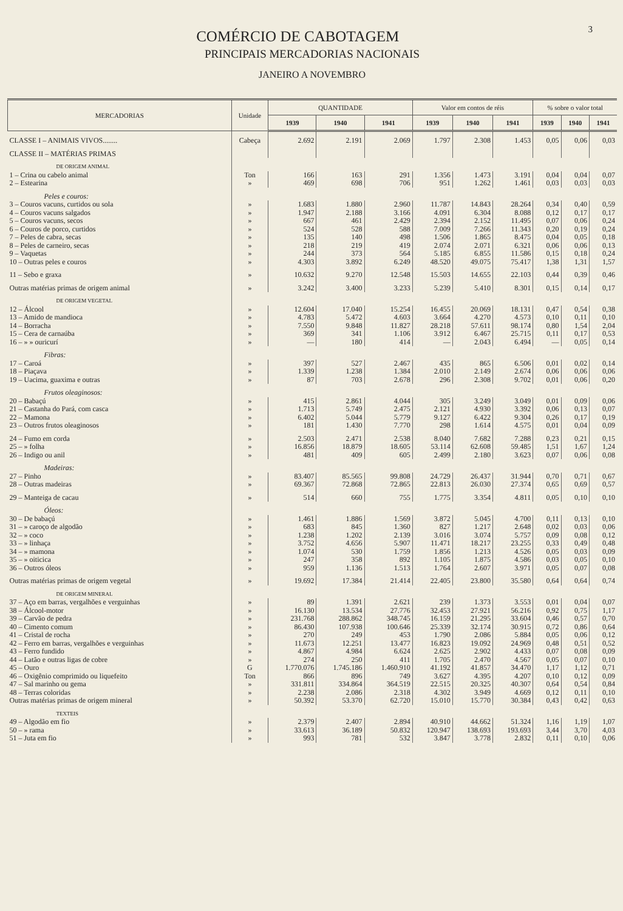3
COMÉRCIO DE CABOTAGEM
PRINCIPAIS MERCADORIAS NACIONAIS
JANEIRO A NOVEMBRO
| MERCADORIAS | Unidade | QUANTIDADE | | | Valor em contos de réis | | | % sobre o valor total | | |
| --- | --- | --- | --- | --- | --- | --- | --- | --- | --- | --- |
| | | 1939 | 1940 | 1941 | 1939 | 1940 | 1941 | 1939 | 1940 | 1941 |
| CLASSE I – ANIMAIS VIVOS........ | Cabeça | 2.692 | 2.191 | 2.069 | 1.797 | 2.308 | 1.453 | 0,05 | 0,06 | 0,03 |
| CLASSE II – MATÉRIAS PRIMAS | | | | | | | | | | |
| DE ORIGEM ANIMAL | | | | | | | | | | |
| 1 – Crina ou cabelo animal | Ton | 166 | 163 | 291 | 1.356 | 1.473 | 3.191 | 0,04 | 0,04 | 0,07 |
| 2 – Estearina | » | 469 | 698 | 706 | 951 | 1.262 | 1.461 | 0,03 | 0,03 | 0,03 |
| Peles e couros: | | | | | | | | | | |
| 3 – Couros vacuns, curtidos ou sola | » | 1.683 | 1.880 | 2.960 | 11.787 | 14.843 | 28.264 | 0,34 | 0,40 | 0,59 |
| 4 – Couros vacuns salgados | » | 1.947 | 2.188 | 3.166 | 4.091 | 6.304 | 8.088 | 0,12 | 0,17 | 0,17 |
| 5 – Couros vacuns, secos | » | 667 | 461 | 2.429 | 2.394 | 2.152 | 11.495 | 0,07 | 0,06 | 0,24 |
| 6 – Couros de porco, curtidos | » | 524 | 528 | 588 | 7.009 | 7.266 | 11.343 | 0,20 | 0,19 | 0,24 |
| 7 – Peles de cabra, secas | » | 135 | 140 | 498 | 1.506 | 1.865 | 8.475 | 0,04 | 0,05 | 0,18 |
| 8 – Peles de carneiro, secas | » | 218 | 219 | 419 | 2.074 | 2.071 | 6.321 | 0,06 | 0,06 | 0,13 |
| 9 – Vaquetas | » | 244 | 373 | 564 | 5.185 | 6.855 | 11.586 | 0,15 | 0,18 | 0,24 |
| 10 – Outras peles e couros | » | 4.303 | 3.892 | 6.249 | 48.520 | 49.075 | 75.417 | 1,38 | 1,31 | 1,57 |
| 11 – Sebo e graxa | » | 10.632 | 9.270 | 12.548 | 15.503 | 14.655 | 22.103 | 0,44 | 0,39 | 0,46 |
| Outras matérias primas de origem animal | » | 3.242 | 3.400 | 3.233 | 5.239 | 5.410 | 8.301 | 0,15 | 0,14 | 0,17 |
| DE ORIGEM VEGETAL | | | | | | | | | | |
| 12 – Álcool | » | 12.604 | 17.040 | 15.254 | 16.455 | 20.069 | 18.131 | 0,47 | 0,54 | 0,38 |
| 13 – Amido de mandioca | » | 4.783 | 5.472 | 4.603 | 3.664 | 4.270 | 4.573 | 0,10 | 0,11 | 0,10 |
| 14 – Borracha | » | 7.550 | 9.848 | 11.827 | 28.218 | 57.611 | 98.174 | 0,80 | 1,54 | 2,04 |
| 15 – Cera de carnaúba | » | 369 | 341 | 1.106 | 3.912 | 6.467 | 25.715 | 0,11 | 0,17 | 0,53 |
| 16 – » » ouricurí | » | — | 180 | 414 | — | 2.043 | 6.494 | — | 0,05 | 0,14 |
| Fibras: | | | | | | | | | | |
| 17 – Caroá | » | 397 | 527 | 2.467 | 435 | 865 | 6.506 | 0,01 | 0,02 | 0,14 |
| 18 – Piaçava | » | 1.339 | 1.238 | 1.384 | 2.010 | 2.149 | 2.674 | 0,06 | 0,06 | 0,06 |
| 19 – Uacima, guaxima e outras | » | 87 | 703 | 2.678 | 296 | 2.308 | 9.702 | 0,01 | 0,06 | 0,20 |
| Frutos oleaginosos: | | | | | | | | | | |
| 20 – Babaçú | » | 415 | 2.861 | 4.044 | 305 | 3.249 | 3.049 | 0,01 | 0,09 | 0,06 |
| 21 – Castanha do Pará, com casca | » | 1.713 | 5.749 | 2.475 | 2.121 | 4.930 | 3.392 | 0,06 | 0,13 | 0,07 |
| 22 – Mamona | » | 6.402 | 5.044 | 5.779 | 9.127 | 6.422 | 9.304 | 0,26 | 0,17 | 0,19 |
| 23 – Outros frutos oleaginosos | » | 181 | 1.430 | 7.770 | 298 | 1.614 | 4.575 | 0,01 | 0,04 | 0,09 |
| 24 – Fumo em corda | » | 2.503 | 2.471 | 2.538 | 8.040 | 7.682 | 7.288 | 0,23 | 0,21 | 0,15 |
| 25 – » folha | » | 16.856 | 18.879 | 18.605 | 53.114 | 62.608 | 59.485 | 1,51 | 1,67 | 1,24 |
| 26 – Indigo ou anil | » | 481 | 409 | 605 | 2.499 | 2.180 | 3.623 | 0,07 | 0,06 | 0,08 |
| Madeiras: | | | | | | | | | | |
| 27 – Pinho | » | 83.407 | 85.565 | 99.808 | 24.729 | 26.437 | 31.944 | 0,70 | 0,71 | 0,67 |
| 28 – Outras madeiras | » | 69.367 | 72.868 | 72.865 | 22.813 | 26.030 | 27.374 | 0,65 | 0,69 | 0,57 |
| 29 – Manteiga de cacau | » | 514 | 660 | 755 | 1.775 | 3.354 | 4.811 | 0,05 | 0,10 | 0,10 |
| Óleos: | | | | | | | | | | |
| 30 – De babaçú | » | 1.461 | 1.886 | 1.569 | 3.872 | 5.045 | 4.700 | 0,11 | 0,13 | 0,10 |
| 31 – » caroço de algodão | » | 683 | 845 | 1.360 | 827 | 1.217 | 2.648 | 0,02 | 0,03 | 0,06 |
| 32 – » coco | » | 1.238 | 1.202 | 2.139 | 3.016 | 3.074 | 5.757 | 0,09 | 0,08 | 0,12 |
| 33 – » linhaça | » | 3.752 | 4.656 | 5.907 | 11.471 | 18.217 | 23.255 | 0,33 | 0,49 | 0,48 |
| 34 – » mamona | » | 1.074 | 530 | 1.759 | 1.856 | 1.213 | 4.526 | 0,05 | 0,03 | 0,09 |
| 35 – » oiticica | » | 247 | 358 | 892 | 1.105 | 1.875 | 4.586 | 0,03 | 0,05 | 0,10 |
| 36 – Outros óleos | » | 959 | 1.136 | 1.513 | 1.764 | 2.607 | 3.971 | 0,05 | 0,07 | 0,08 |
| Outras matérias primas de origem vegetal | » | 19.692 | 17.384 | 21.414 | 22.405 | 23.800 | 35.580 | 0,64 | 0,64 | 0,74 |
| DE ORIGEM MINERAL | | | | | | | | | | |
| 37 – Aço em barras, vergalhões e verguinhas | » | 89 | 1.391 | 2.621 | 239 | 1.373 | 3.553 | 0,01 | 0,04 | 0,07 |
| 38 – Álcool-motor | » | 16.130 | 13.534 | 27.776 | 32.453 | 27.921 | 56.216 | 0,92 | 0,75 | 1,17 |
| 39 – Carvão de pedra | » | 231.768 | 288.862 | 348.745 | 16.159 | 21.295 | 33.604 | 0,46 | 0,57 | 0,70 |
| 40 – Cimento comum | » | 86.430 | 107.938 | 100.646 | 25.339 | 32.174 | 30.915 | 0,72 | 0,86 | 0,64 |
| 41 – Cristal de rocha | » | 270 | 249 | 453 | 1.790 | 2.086 | 5.884 | 0,05 | 0,06 | 0,12 |
| 42 – Ferro em barras, vergalhões e verguinhas | » | 11.673 | 12.251 | 13.477 | 16.823 | 19.092 | 24.969 | 0,48 | 0,51 | 0,52 |
| 43 – Ferro fundido | » | 4.867 | 4.984 | 6.624 | 2.625 | 2.902 | 4.433 | 0,07 | 0,08 | 0,09 |
| 44 – Latão e outras ligas de cobre | » | 274 | 250 | 411 | 1.705 | 2.470 | 4.567 | 0,05 | 0,07 | 0,10 |
| 45 – Ouro | G | 1.770.076 | 1.745.186 | 1.460.910 | 41.192 | 41.857 | 34.470 | 1,17 | 1,12 | 0,71 |
| 46 – Oxigênio comprimido ou liquefeito | Ton | 866 | 896 | 749 | 3.627 | 4.395 | 4.207 | 0,10 | 0,12 | 0,09 |
| 47 – Sal marinho ou gema | » | 331.811 | 334.864 | 364.519 | 22.515 | 20.325 | 40.307 | 0,64 | 0,54 | 0,84 |
| 48 – Terras coloridas | » | 2.238 | 2.086 | 2.318 | 4.302 | 3.949 | 4.669 | 0,12 | 0,11 | 0,10 |
| Outras matérias primas de origem mineral | » | 50.392 | 53.370 | 62.720 | 15.010 | 15.770 | 30.384 | 0,43 | 0,42 | 0,63 |
| TEXTEIS | | | | | | | | | | |
| 49 – Algodão em fio | » | 2.379 | 2.407 | 2.894 | 40.910 | 44.662 | 51.324 | 1,16 | 1,19 | 1,07 |
| 50 – » rama | » | 33.613 | 36.189 | 50.832 | 120.947 | 138.693 | 193.693 | 3,44 | 3,70 | 4,03 |
| 51 – Juta em fio | » | 993 | 781 | 532 | 3.847 | 3.778 | 2.832 | 0,11 | 0,10 | 0,06 |